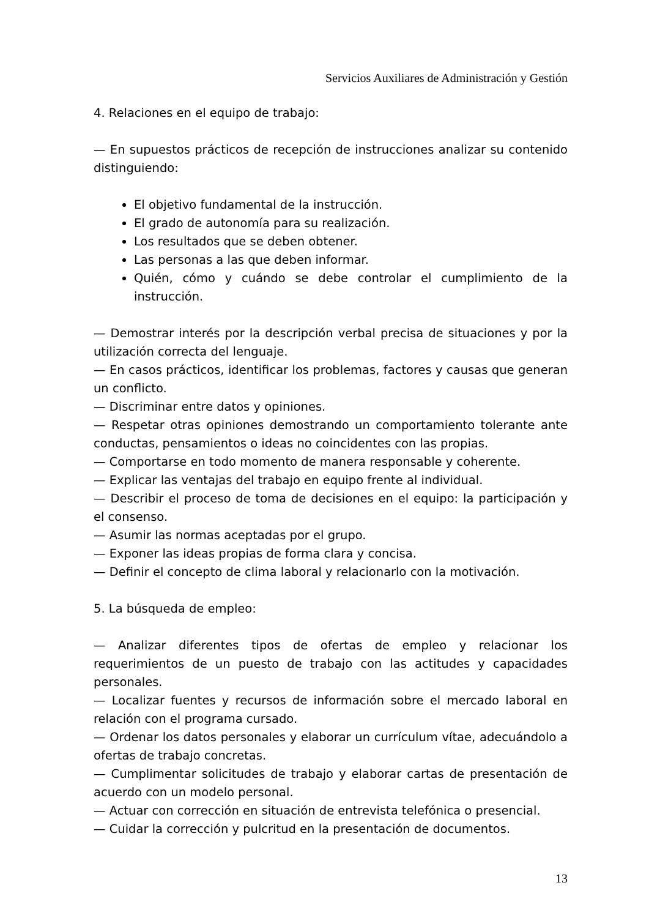Servicios Auxiliares de Administración y Gestión
4. Relaciones en el equipo de trabajo:
— En supuestos prácticos de recepción de instrucciones analizar su contenido distinguiendo:
El objetivo fundamental de la instrucción.
El grado de autonomía para su realización.
Los resultados que se deben obtener.
Las personas a las que deben informar.
Quién, cómo y cuándo se debe controlar el cumplimiento de la instrucción.
— Demostrar interés por la descripción verbal precisa de situaciones y por la utilización correcta del lenguaje.
— En casos prácticos, identificar los problemas, factores y causas que generan un conflicto.
— Discriminar entre datos y opiniones.
— Respetar otras opiniones demostrando un comportamiento tolerante ante conductas, pensamientos o ideas no coincidentes con las propias.
— Comportarse en todo momento de manera responsable y coherente.
— Explicar las ventajas del trabajo en equipo frente al individual.
— Describir el proceso de toma de decisiones en el equipo: la participación y el consenso.
— Asumir las normas aceptadas por el grupo.
— Exponer las ideas propias de forma clara y concisa.
— Definir el concepto de clima laboral y relacionarlo con la motivación.
5. La búsqueda de empleo:
— Analizar diferentes tipos de ofertas de empleo y relacionar los requerimientos de un puesto de trabajo con las actitudes y capacidades personales.
— Localizar fuentes y recursos de información sobre el mercado laboral en relación con el programa cursado.
— Ordenar los datos personales y elaborar un currículum vítae, adecuándolo a ofertas de trabajo concretas.
— Cumplimentar solicitudes de trabajo y elaborar cartas de presentación de acuerdo con un modelo personal.
— Actuar con corrección en situación de entrevista telefónica o presencial.
— Cuidar la corrección y pulcritud en la presentación de documentos.
13